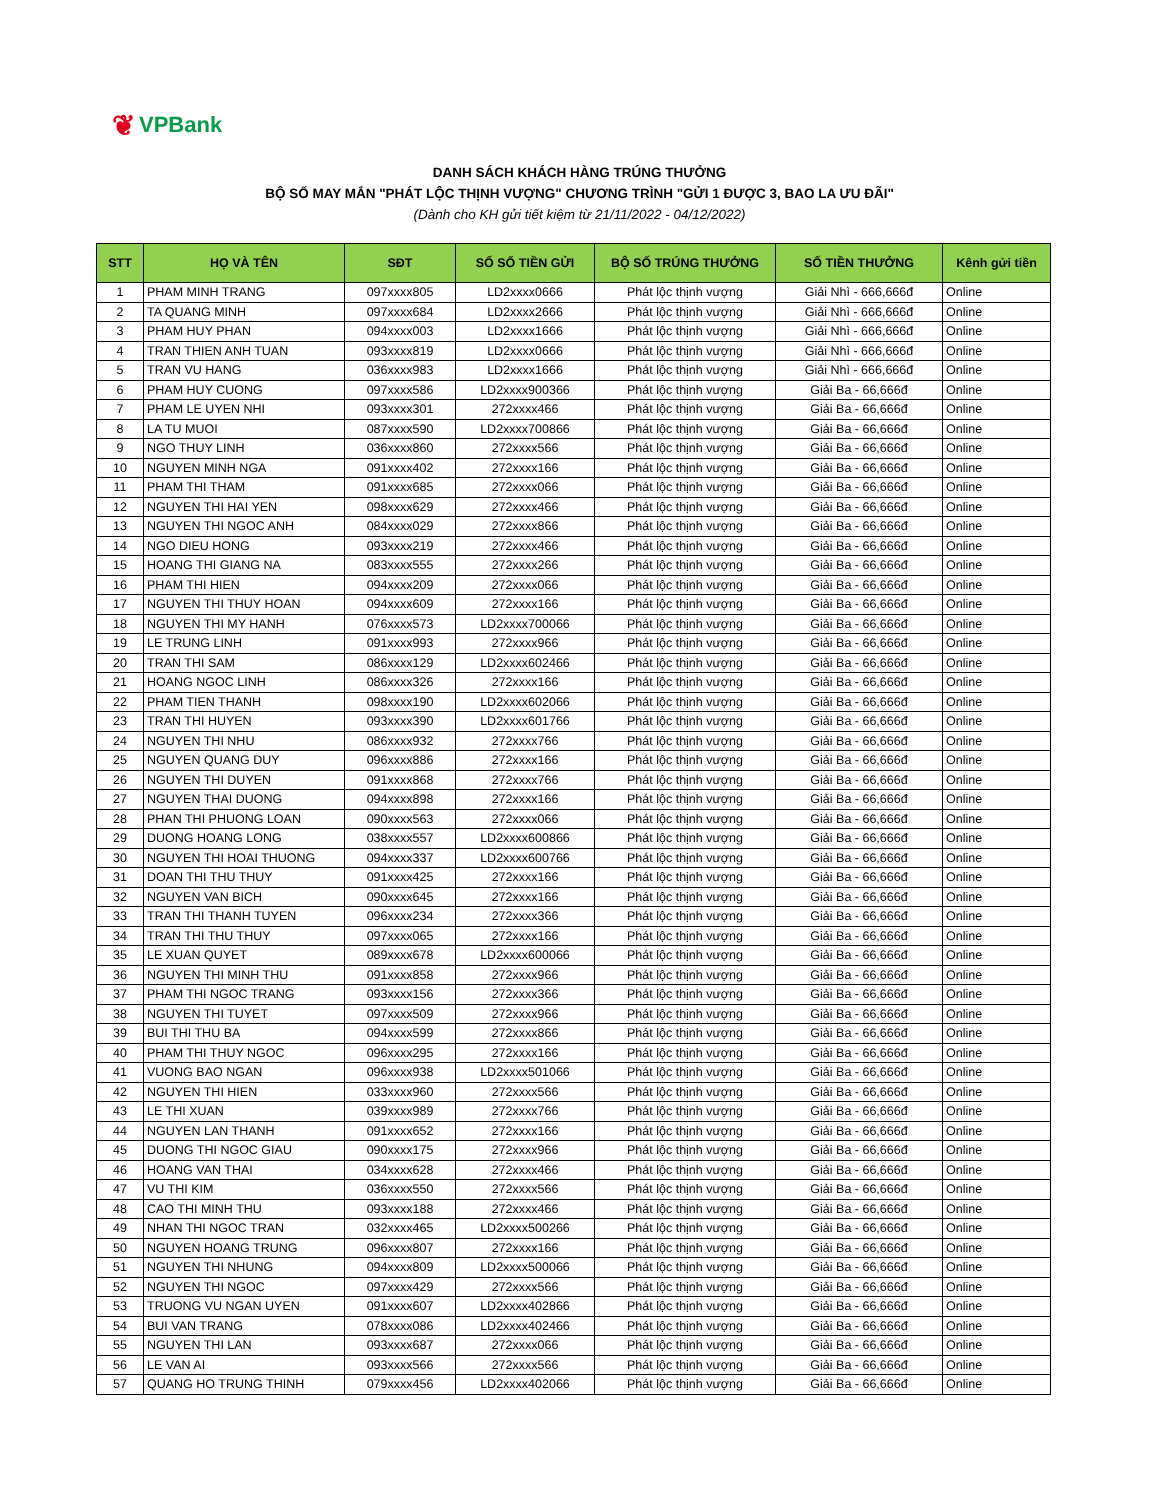❦ VPBank
DANH SÁCH KHÁCH HÀNG TRÚNG THƯỞNG
BỘ SỐ MAY MẮN "PHÁT LỘC THỊNH VƯỢNG" CHƯƠNG TRÌNH "GỬI 1 ĐƯỢC 3, BAO LA ƯU ĐÃI"
(Dành cho KH gửi tiết kiệm từ 21/11/2022 - 04/12/2022)
| STT | HỌ VÀ TÊN | SĐT | SỐ SỔ TIỀN GỬI | BỘ SỐ TRÚNG THƯỞNG | SỐ TIỀN THƯỞNG | Kênh gửi tiền |
| --- | --- | --- | --- | --- | --- | --- |
| 1 | PHAM MINH TRANG | 097xxxx805 | LD2xxxx0666 | Phát lộc thịnh vượng | Giải Nhì - 666,666đ | Online |
| 2 | TA QUANG MINH | 097xxxx684 | LD2xxxx2666 | Phát lộc thịnh vượng | Giải Nhì - 666,666đ | Online |
| 3 | PHAM HUY PHAN | 094xxxx003 | LD2xxxx1666 | Phát lộc thịnh vượng | Giải Nhì - 666,666đ | Online |
| 4 | TRAN THIEN ANH TUAN | 093xxxx819 | LD2xxxx0666 | Phát lộc thịnh vượng | Giải Nhì - 666,666đ | Online |
| 5 | TRAN VU HANG | 036xxxx983 | LD2xxxx1666 | Phát lộc thịnh vượng | Giải Nhì - 666,666đ | Online |
| 6 | PHAM HUY CUONG | 097xxxx586 | LD2xxxx900366 | Phát lộc thịnh vượng | Giải Ba - 66,666đ | Online |
| 7 | PHAM LE UYEN NHI | 093xxxx301 | 272xxxx466 | Phát lộc thịnh vượng | Giải Ba - 66,666đ | Online |
| 8 | LA TU MUOI | 087xxxx590 | LD2xxxx700866 | Phát lộc thịnh vượng | Giải Ba - 66,666đ | Online |
| 9 | NGO THUY LINH | 036xxxx860 | 272xxxx566 | Phát lộc thịnh vượng | Giải Ba - 66,666đ | Online |
| 10 | NGUYEN MINH NGA | 091xxxx402 | 272xxxx166 | Phát lộc thịnh vượng | Giải Ba - 66,666đ | Online |
| 11 | PHAM THI THAM | 091xxxx685 | 272xxxx066 | Phát lộc thịnh vượng | Giải Ba - 66,666đ | Online |
| 12 | NGUYEN THI HAI YEN | 098xxxx629 | 272xxxx466 | Phát lộc thịnh vượng | Giải Ba - 66,666đ | Online |
| 13 | NGUYEN THI NGOC ANH | 084xxxx029 | 272xxxx866 | Phát lộc thịnh vượng | Giải Ba - 66,666đ | Online |
| 14 | NGO DIEU HONG | 093xxxx219 | 272xxxx466 | Phát lộc thịnh vượng | Giải Ba - 66,666đ | Online |
| 15 | HOANG THI GIANG NA | 083xxxx555 | 272xxxx266 | Phát lộc thịnh vượng | Giải Ba - 66,666đ | Online |
| 16 | PHAM THI HIEN | 094xxxx209 | 272xxxx066 | Phát lộc thịnh vượng | Giải Ba - 66,666đ | Online |
| 17 | NGUYEN THI THUY HOAN | 094xxxx609 | 272xxxx166 | Phát lộc thịnh vượng | Giải Ba - 66,666đ | Online |
| 18 | NGUYEN THI MY HANH | 076xxxx573 | LD2xxxx700066 | Phát lộc thịnh vượng | Giải Ba - 66,666đ | Online |
| 19 | LE TRUNG LINH | 091xxxx993 | 272xxxx966 | Phát lộc thịnh vượng | Giải Ba - 66,666đ | Online |
| 20 | TRAN THI SAM | 086xxxx129 | LD2xxxx602466 | Phát lộc thịnh vượng | Giải Ba - 66,666đ | Online |
| 21 | HOANG NGOC LINH | 086xxxx326 | 272xxxx166 | Phát lộc thịnh vượng | Giải Ba - 66,666đ | Online |
| 22 | PHAM TIEN THANH | 098xxxx190 | LD2xxxx602066 | Phát lộc thịnh vượng | Giải Ba - 66,666đ | Online |
| 23 | TRAN THI HUYEN | 093xxxx390 | LD2xxxx601766 | Phát lộc thịnh vượng | Giải Ba - 66,666đ | Online |
| 24 | NGUYEN THI NHU | 086xxxx932 | 272xxxx766 | Phát lộc thịnh vượng | Giải Ba - 66,666đ | Online |
| 25 | NGUYEN QUANG DUY | 096xxxx886 | 272xxxx166 | Phát lộc thịnh vượng | Giải Ba - 66,666đ | Online |
| 26 | NGUYEN THI DUYEN | 091xxxx868 | 272xxxx766 | Phát lộc thịnh vượng | Giải Ba - 66,666đ | Online |
| 27 | NGUYEN THAI DUONG | 094xxxx898 | 272xxxx166 | Phát lộc thịnh vượng | Giải Ba - 66,666đ | Online |
| 28 | PHAN THI PHUONG LOAN | 090xxxx563 | 272xxxx066 | Phát lộc thịnh vượng | Giải Ba - 66,666đ | Online |
| 29 | DUONG HOANG LONG | 038xxxx557 | LD2xxxx600866 | Phát lộc thịnh vượng | Giải Ba - 66,666đ | Online |
| 30 | NGUYEN THI HOAI THUONG | 094xxxx337 | LD2xxxx600766 | Phát lộc thịnh vượng | Giải Ba - 66,666đ | Online |
| 31 | DOAN THI THU THUY | 091xxxx425 | 272xxxx166 | Phát lộc thịnh vượng | Giải Ba - 66,666đ | Online |
| 32 | NGUYEN VAN BICH | 090xxxx645 | 272xxxx166 | Phát lộc thịnh vượng | Giải Ba - 66,666đ | Online |
| 33 | TRAN THI THANH TUYEN | 096xxxx234 | 272xxxx366 | Phát lộc thịnh vượng | Giải Ba - 66,666đ | Online |
| 34 | TRAN THI THU THUY | 097xxxx065 | 272xxxx166 | Phát lộc thịnh vượng | Giải Ba - 66,666đ | Online |
| 35 | LE XUAN QUYET | 089xxxx678 | LD2xxxx600066 | Phát lộc thịnh vượng | Giải Ba - 66,666đ | Online |
| 36 | NGUYEN THI MINH THU | 091xxxx858 | 272xxxx966 | Phát lộc thịnh vượng | Giải Ba - 66,666đ | Online |
| 37 | PHAM THI NGOC TRANG | 093xxxx156 | 272xxxx366 | Phát lộc thịnh vượng | Giải Ba - 66,666đ | Online |
| 38 | NGUYEN THI TUYET | 097xxxx509 | 272xxxx966 | Phát lộc thịnh vượng | Giải Ba - 66,666đ | Online |
| 39 | BUI THI THU BA | 094xxxx599 | 272xxxx866 | Phát lộc thịnh vượng | Giải Ba - 66,666đ | Online |
| 40 | PHAM THI THUY NGOC | 096xxxx295 | 272xxxx166 | Phát lộc thịnh vượng | Giải Ba - 66,666đ | Online |
| 41 | VUONG BAO NGAN | 096xxxx938 | LD2xxxx501066 | Phát lộc thịnh vượng | Giải Ba - 66,666đ | Online |
| 42 | NGUYEN THI HIEN | 033xxxx960 | 272xxxx566 | Phát lộc thịnh vượng | Giải Ba - 66,666đ | Online |
| 43 | LE THI XUAN | 039xxxx989 | 272xxxx766 | Phát lộc thịnh vượng | Giải Ba - 66,666đ | Online |
| 44 | NGUYEN LAN THANH | 091xxxx652 | 272xxxx166 | Phát lộc thịnh vượng | Giải Ba - 66,666đ | Online |
| 45 | DUONG THI NGOC GIAU | 090xxxx175 | 272xxxx966 | Phát lộc thịnh vượng | Giải Ba - 66,666đ | Online |
| 46 | HOANG VAN THAI | 034xxxx628 | 272xxxx466 | Phát lộc thịnh vượng | Giải Ba - 66,666đ | Online |
| 47 | VU THI KIM | 036xxxx550 | 272xxxx566 | Phát lộc thịnh vượng | Giải Ba - 66,666đ | Online |
| 48 | CAO THI MINH THU | 093xxxx188 | 272xxxx466 | Phát lộc thịnh vượng | Giải Ba - 66,666đ | Online |
| 49 | NHAN THI NGOC TRAN | 032xxxx465 | LD2xxxx500266 | Phát lộc thịnh vượng | Giải Ba - 66,666đ | Online |
| 50 | NGUYEN HOANG TRUNG | 096xxxx807 | 272xxxx166 | Phát lộc thịnh vượng | Giải Ba - 66,666đ | Online |
| 51 | NGUYEN THI NHUNG | 094xxxx809 | LD2xxxx500066 | Phát lộc thịnh vượng | Giải Ba - 66,666đ | Online |
| 52 | NGUYEN THI NGOC | 097xxxx429 | 272xxxx566 | Phát lộc thịnh vượng | Giải Ba - 66,666đ | Online |
| 53 | TRUONG VU NGAN UYEN | 091xxxx607 | LD2xxxx402866 | Phát lộc thịnh vượng | Giải Ba - 66,666đ | Online |
| 54 | BUI VAN TRANG | 078xxxx086 | LD2xxxx402466 | Phát lộc thịnh vượng | Giải Ba - 66,666đ | Online |
| 55 | NGUYEN THI LAN | 093xxxx687 | 272xxxx066 | Phát lộc thịnh vượng | Giải Ba - 66,666đ | Online |
| 56 | LE VAN AI | 093xxxx566 | 272xxxx566 | Phát lộc thịnh vượng | Giải Ba - 66,666đ | Online |
| 57 | QUANG HO TRUNG THINH | 079xxxx456 | LD2xxxx402066 | Phát lộc thịnh vượng | Giải Ba - 66,666đ | Online |